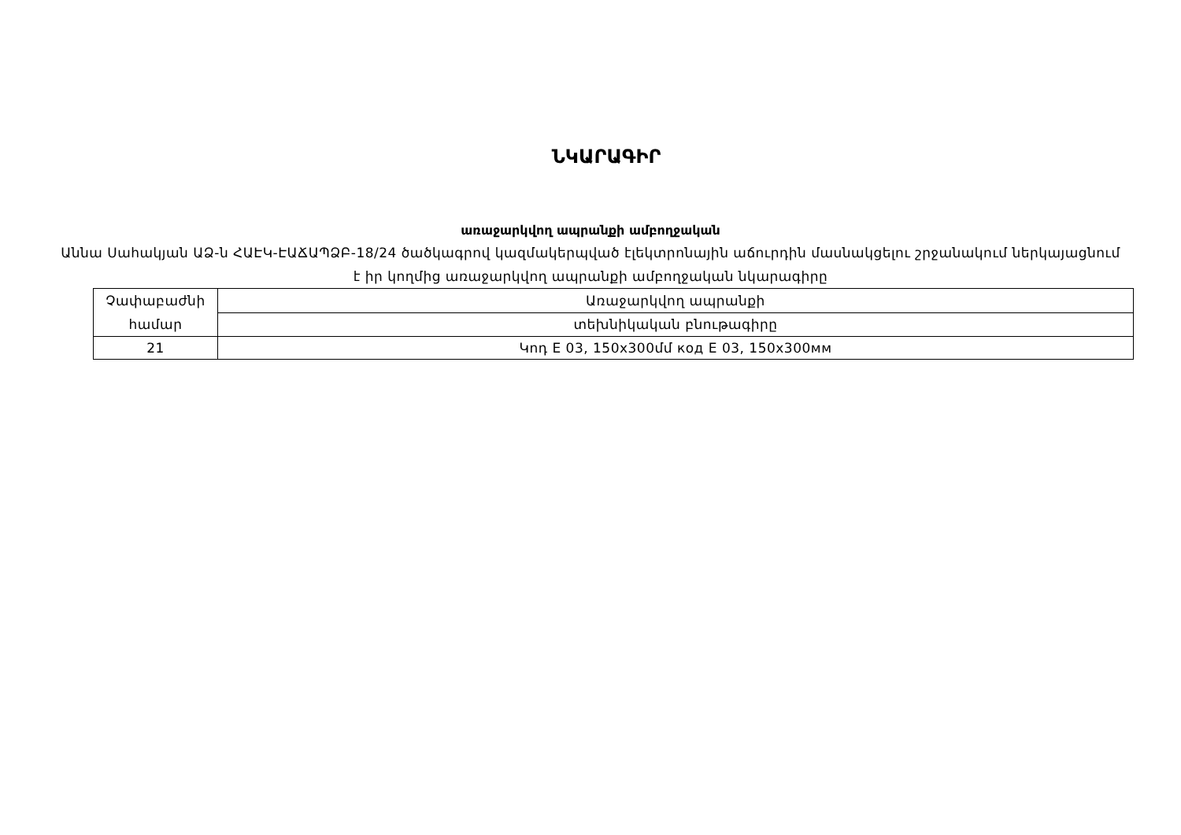ՆԿԱՐԱԳԻՐ
առաջարկվող ապրանքի ամբողջական
Աննա Սահակյան ԱՁ-ն ՀԱԷԿ-ԷԱՃԱՊՁԲ-18/24 ծածկագրով կազմակերպված էլեկտրոնային աճուրդին մասնակցելու շրջանակում ներկայացնում է իր կողմից առաջարկվող ապրանքի ամբողջական նկարագիրը
| Չափաբաժնի համար | Առաջարկվող ապրանքի |
| --- | --- |
| | տեխնիկական բնութագիրը |
| 21 | Կոդ E 03, 150x300մմ код E 03, 150x300мм |